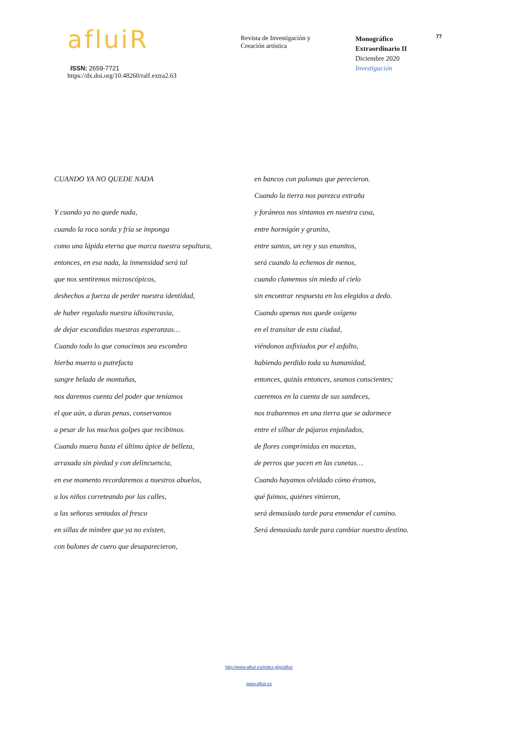afluiR
ISSN: 2659-7721
https://dx.doi.org/10.48260/ralf.extra2.63
Revista de Investigación y
Creación artística
Monográfico
Extraordinario II
Diciembre 2020
Investigación
77
CUANDO YA NO QUEDE NADA
Y cuando ya no quede nada,
cuando la roca sorda y fría se imponga
como una lápida eterna que marca nuestra sepultura,
entonces, en esa nada, la inmensidad será tal
que nos sentiremos microscópicos,
deshechos a fuerza de perder nuestra identidad,
de haber regalado nuestra idiosincrasia,
de dejar escondidas nuestras esperanzas…
Cuando todo lo que conocimos sea escombro
hierba muerta o putrefacta
sangre helada de montañas,
nos daremos cuenta del poder que teníamos
el que aún, a duras penas, conservamos
a pesar de los muchos golpes que recibimos.
Cuando muera hasta el último ápice de belleza,
arrasada sin piedad y con delincuencia,
en ese momento recordaremos a nuestros abuelos,
a los niños correteando por las calles,
a las señoras sentadas al fresco
en sillas de mimbre que ya no existen,
con balones de cuero que desaparecieron,
en bancos con palomas que perecieron.
Cuando la tierra nos parezca extraña
y foráneos nos sintamos en nuestra casa,
entre hormigón y granito,
entre santos, un rey y sus enanitos,
será cuando la echemos de menos,
cuando clamemos sin miedo al cielo
sin encontrar respuesta en los elegidos a dedo.
Cuando apenas nos quede oxígeno
en el transitar de esta ciudad,
viéndonos asfixiados por el asfalto,
habiendo perdido toda su humanidad,
entonces, quizás entonces, seamos conscientes;
caeremos en la cuenta de sus sandeces,
nos trabaremos en una tierra que se adormece
entre el silbar de pájaros enjaulados,
de flores comprimidas en macetas,
de perros que yacen en las cunetas…
Cuando hayamos olvidado cómo éramos,
qué fuimos, quiénes vinieron,
será demasiado tarde para enmendar el camino.
Será demasiado tarde para cambiar nuestro destino.
http://www.afluir.es/index.php/afluir
www.afluir.es